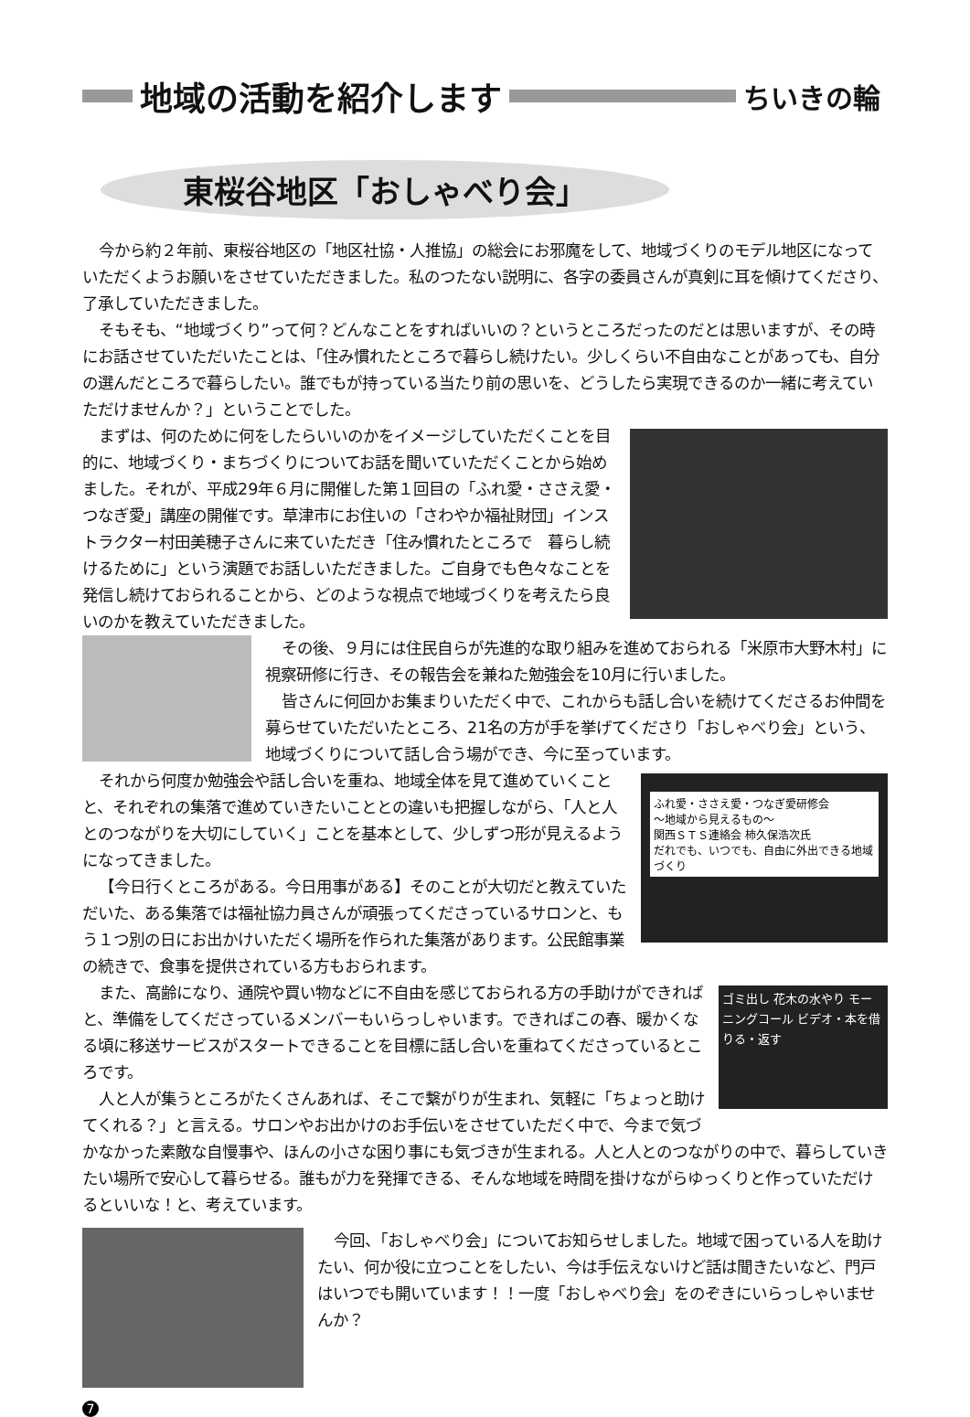地域の活動を紹介します
ちいきの輪
東桜谷地区「おしゃべり会」
今から約２年前、東桜谷地区の「地区社協・人推協」の総会にお邪魔をして、地域づくりのモデル地区になっていただくようお願いをさせていただきました。私のつたない説明に、各字の委員さんが真剣に耳を傾けてくださり、了承していただきました。
そもそも、“地域づくり”って何？どんなことをすればいいの？というところだったのだとは思いますが、その時にお話させていただいたことは、「住み慣れたところで暮らし続けたい。少しくらい不自由なことがあっても、自分の選んだところで暮らしたい。誰でもが持っている当たり前の思いを、どうしたら実現できるのか一緒に考えていただけませんか？」ということでした。
まずは、何のために何をしたらいいのかをイメージしていただくことを目的に、地域づくり・まちづくりについてお話を聞いていただくことから始めました。それが、平成29年６月に開催した第１回目の「ふれ愛・ささえ愛・つなぎ愛」講座の開催です。草津市にお住いの「さわやか福祉財団」インストラクター村田美穂子さんに来ていただき「住み慣れたところで　暮らし続けるために」という演題でお話しいただきました。ご自身でも色々なことを発信し続けておられることから、どのような視点で地域づくりを考えたら良いのかを教えていただきました。
その後、９月には住民自らが先進的な取り組みを進めておられる「米原市大野木村」に視察研修に行き、その報告会を兼ねた勉強会を10月に行いました。
皆さんに何回かお集まりいただく中で、これからも話し合いを続けてくださるお仲間を募らせていただいたところ、21名の方が手を挙げてくださり「おしゃべり会」という、地域づくりについて話し合う場ができ、今に至っています。
ふれ愛・ささえ愛・つなぎ愛研修会
～地域から見えるもの～
関西ＳＴＳ連絡会 柿久保浩次氏
だれでも、いつでも、自由に外出できる地域づくり
それから何度か勉強会や話し合いを重ね、地域全体を見て進めていくことと、それぞれの集落で進めていきたいこととの違いも把握しながら、「人と人とのつながりを大切にしていく」ことを基本として、少しずつ形が見えるようになってきました。
【今日行くところがある。今日用事がある】そのことが大切だと教えていただいた、ある集落では福祉協力員さんが頑張ってくださっているサロンと、もう１つ別の日にお出かけいただく場所を作られた集落があります。公民館事業の続きで、食事を提供されている方もおられます。
ゴミ出し 花木の水やり モーニングコール ビデオ・本を借りる・返す
また、高齢になり、通院や買い物などに不自由を感じておられる方の手助けができればと、準備をしてくださっているメンバーもいらっしゃいます。できればこの春、暖かくなる頃に移送サービスがスタートできることを目標に話し合いを重ねてくださっているところです。
人と人が集うところがたくさんあれば、そこで繋がりが生まれ、気軽に「ちょっと助けてくれる？」と言える。サロンやお出かけのお手伝いをさせていただく中で、今まで気づかなかった素敵な自慢事や、ほんの小さな困り事にも気づきが生まれる。人と人とのつながりの中で、暮らしていきたい場所で安心して暮らせる。誰もが力を発揮できる、そんな地域を時間を掛けながらゆっくりと作っていただけるといいな！と、考えています。
今回、「おしゃべり会」についてお知らせしました。地域で困っている人を助けたい、何か役に立つことをしたい、今は手伝えないけど話は聞きたいなど、門戸はいつでも開いています！！一度「おしゃべり会」をのぞきにいらっしゃいませんか？
7